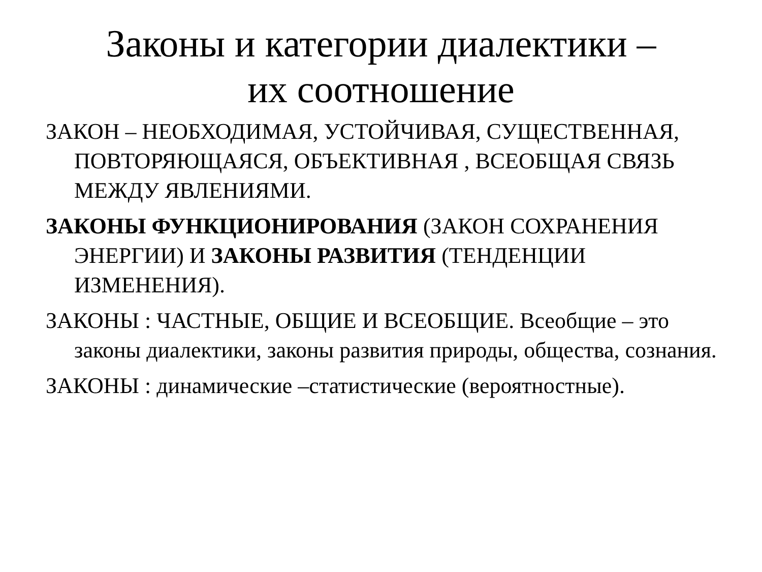Законы и категории диалектики –
их соотношение
ЗАКОН – НЕОБХОДИМАЯ, УСТОЙЧИВАЯ, СУЩЕСТВЕННАЯ, ПОВТОРЯЮЩАЯСЯ, ОБЪЕКТИВНАЯ , ВСЕОБЩАЯ СВЯЗЬ МЕЖДУ ЯВЛЕНИЯМИ.
ЗАКОНЫ ФУНКЦИОНИРОВАНИЯ (ЗАКОН СОХРАНЕНИЯ ЭНЕРГИИ) И ЗАКОНЫ РАЗВИТИЯ (ТЕНДЕНЦИИ ИЗМЕНЕНИЯ).
ЗАКОНЫ : ЧАСТНЫЕ, ОБЩИЕ И ВСЕОБЩИЕ. Всеобщие – это законы диалектики, законы развития природы, общества, сознания.
ЗАКОНЫ : динамические –статистические (вероятностные).